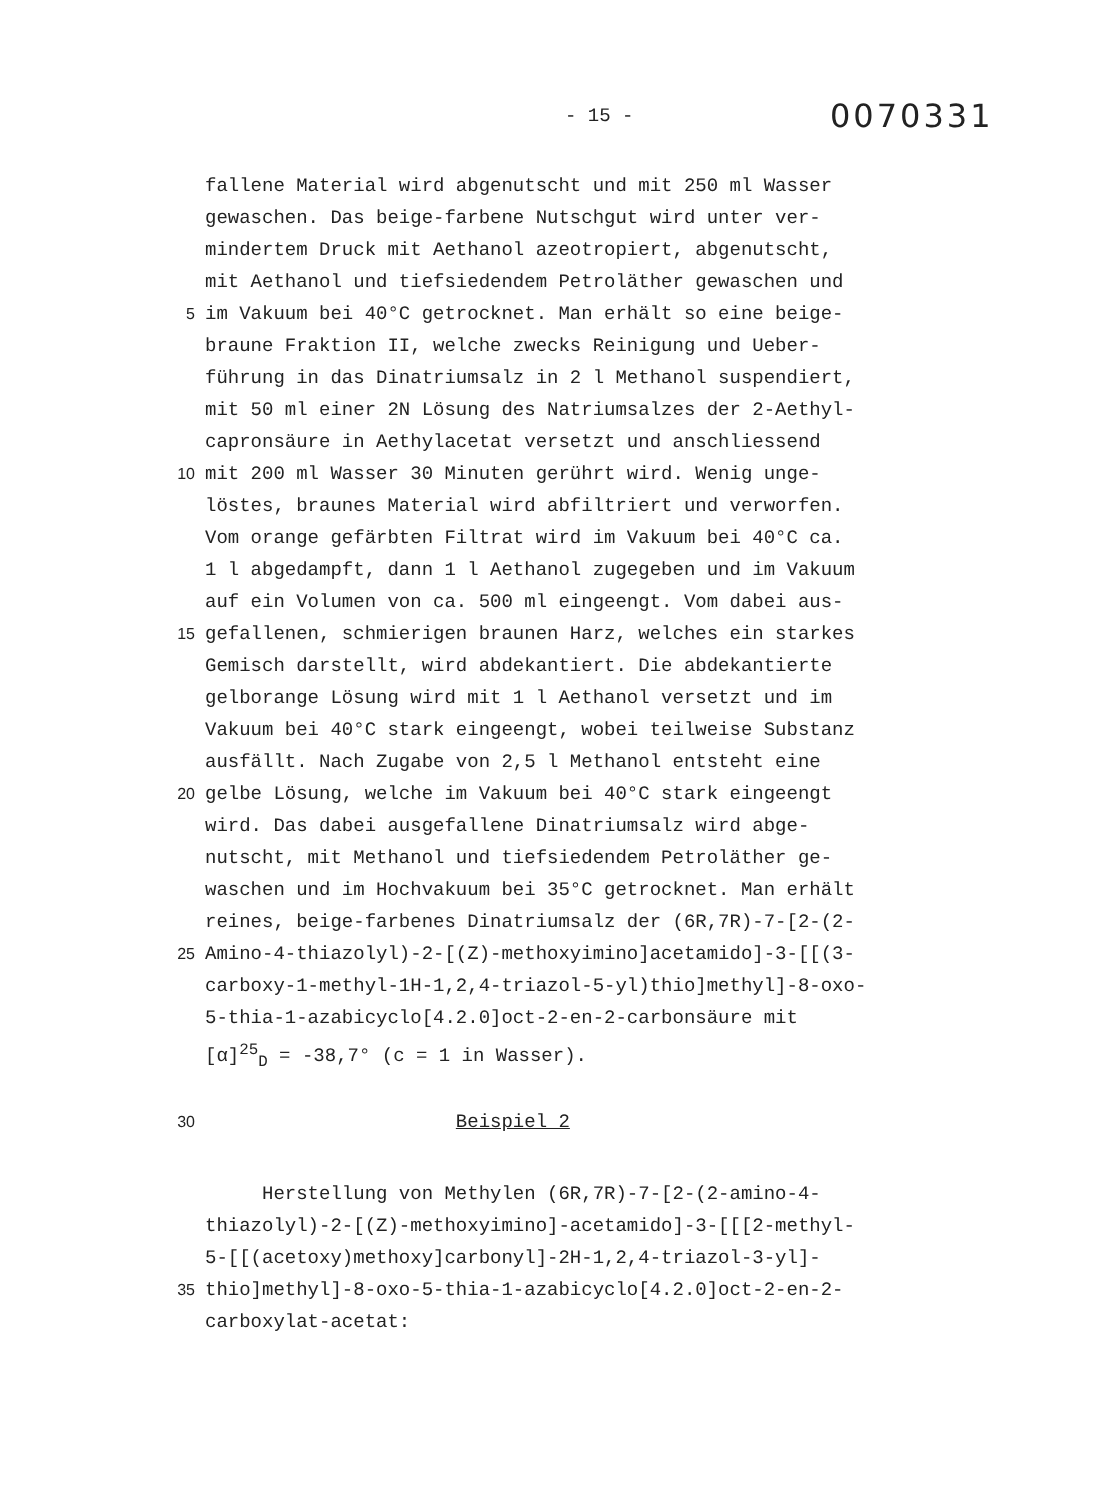- 15 -
0070331
fallene Material wird abgenutscht und mit 250 ml Wasser
gewaschen. Das beige-farbene Nutschgut wird unter ver-
mindertem Druck mit Aethanol azeotropiert, abgenutscht,
mit Aethanol und tiefsiedendem Petroläther gewaschen und
5 im Vakuum bei 40°C getrocknet. Man erhält so eine beige-
braune Fraktion II, welche zwecks Reinigung und Ueber-
führung in das Dinatriumsalz in 2 l Methanol suspendiert,
mit 50 ml einer 2N Lösung des Natriumsalzes der 2-Aethyl-
capronsäure in Aethylacetat versetzt und anschliessend
10 mit 200 ml Wasser 30 Minuten gerührt wird. Wenig unge-
löstes, braunes Material wird abfiltriert und verworfen.
Vom orange gefärbten Filtrat wird im Vakuum bei 40°C ca.
1 l abgedampft, dann 1 l Aethanol zugegeben und im Vakuum
auf ein Volumen von ca. 500 ml eingeengt. Vom dabei aus-
15 gefallenen, schmierigen braunen Harz, welches ein starkes
Gemisch darstellt, wird abdekantiert. Die abdekantierte
gelborange Lösung wird mit 1 l Aethanol versetzt und im
Vakuum bei 40°C stark eingeengt, wobei teilweise Substanz
ausfällt. Nach Zugabe von 2,5 l Methanol entsteht eine
20 gelbe Lösung, welche im Vakuum bei 40°C stark eingeengt
wird. Das dabei ausgefallene Dinatriumsalz wird abge-
nutscht, mit Methanol und tiefsiedendem Petroläther ge-
waschen und im Hochvakuum bei 35°C getrocknet. Man erhält
reines, beige-farbenes Dinatriumsalz der (6R,7R)-7-[2-(2-
25 Amino-4-thiazolyl)-2-[(Z)-methoxyimino]acetamido]-3-[[(3-
carboxy-1-methyl-1H-1,2,4-triazol-5-yl)thio]methyl]-8-oxo-
5-thia-1-azabicyclo[4.2.0]oct-2-en-2-carbonsäure mit
[α]<sup>25</sup><sub>D</sub> = -38,7° (c = 1 in Wasser).
30 Beispiel 2
Herstellung von Methylen (6R,7R)-7-[2-(2-amino-4-
thiazolyl)-2-[(Z)-methoxyimino]-acetamido]-3-[[[2-methyl-
5-[[(acetoxy)methoxy]carbonyl]-2H-1,2,4-triazol-3-yl]-
35 thio]methyl]-8-oxo-5-thia-1-azabicyclo[4.2.0]oct-2-en-2-
carboxylat-acetat: